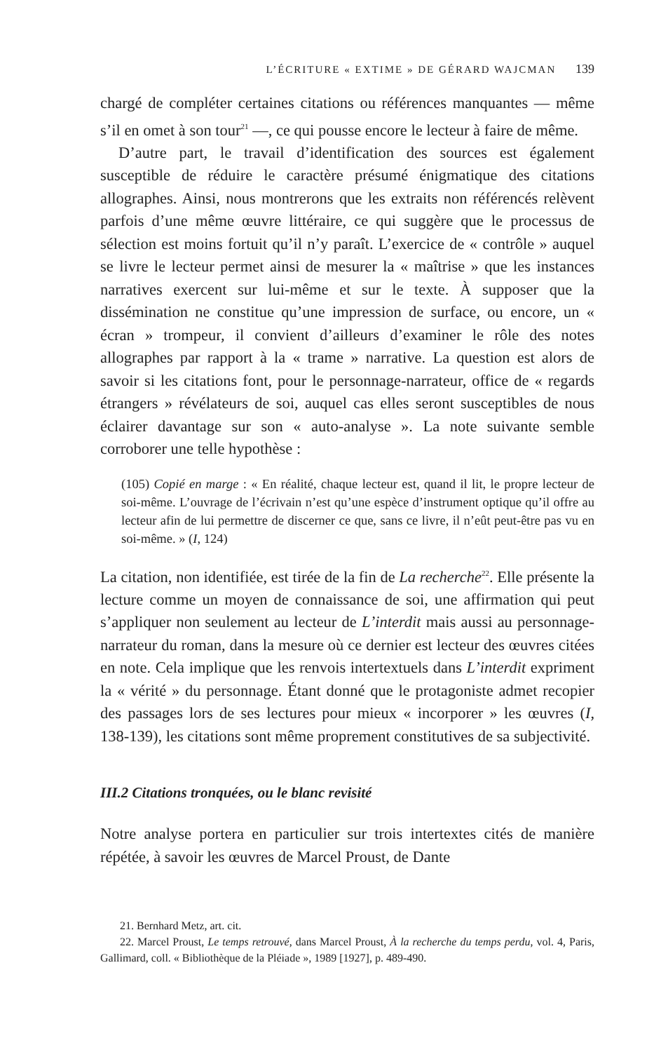L’ÉCRITURE « EXTIME » DE GÉRARD WAJCMAN 139
chargé de compléter certaines citations ou références manquantes — même s’il en omet à son tour<sup>21</sup> —, ce qui pousse encore le lecteur à faire de même.
D’autre part, le travail d’identification des sources est également susceptible de réduire le caractère présumé énigmatique des citations allographes. Ainsi, nous montrerons que les extraits non référencés relèvent parfois d’une même œuvre littéraire, ce qui suggère que le processus de sélection est moins fortuit qu’il n’y paraît. L’exercice de « contrôle » auquel se livre le lecteur permet ainsi de mesurer la « maîtrise » que les instances narratives exercent sur lui-même et sur le texte. À supposer que la dissémination ne constitue qu’une impression de surface, ou encore, un « écran » trompeur, il convient d’ailleurs d’examiner le rôle des notes allographes par rapport à la « trame » narrative. La question est alors de savoir si les citations font, pour le personnage-narrateur, office de « regards étrangers » révélateurs de soi, auquel cas elles seront susceptibles de nous éclairer davantage sur son « auto-analyse ». La note suivante semble corroborer une telle hypothèse :
(105) Copié en marge : « En réalité, chaque lecteur est, quand il lit, le propre lecteur de soi-même. L’ouvrage de l’écrivain n’est qu’une espèce d’instrument optique qu’il offre au lecteur afin de lui permettre de discerner ce que, sans ce livre, il n’eût peut-être pas vu en soi-même. » (I, 124)
La citation, non identifiée, est tirée de la fin de La recherche<sup>22</sup>. Elle présente la lecture comme un moyen de connaissance de soi, une affirmation qui peut s’appliquer non seulement au lecteur de L’interdit mais aussi au personnage-narrateur du roman, dans la mesure où ce dernier est lecteur des œuvres citées en note. Cela implique que les renvois intertextuels dans L’interdit expriment la « vérité » du personnage. Étant donné que le protagoniste admet recopier des passages lors de ses lectures pour mieux « incorporer » les œuvres (I, 138-139), les citations sont même proprement constitutives de sa subjectivité.
III.2 Citations tronquées, ou le blanc revisité
Notre analyse portera en particulier sur trois intertextes cités de manière répétée, à savoir les œuvres de Marcel Proust, de Dante
21. Bernhard Metz, art. cit.
22. Marcel Proust, Le temps retrouvé, dans Marcel Proust, À la recherche du temps perdu, vol. 4, Paris, Gallimard, coll. « Bibliothèque de la Pléiade », 1989 [1927], p. 489-490.